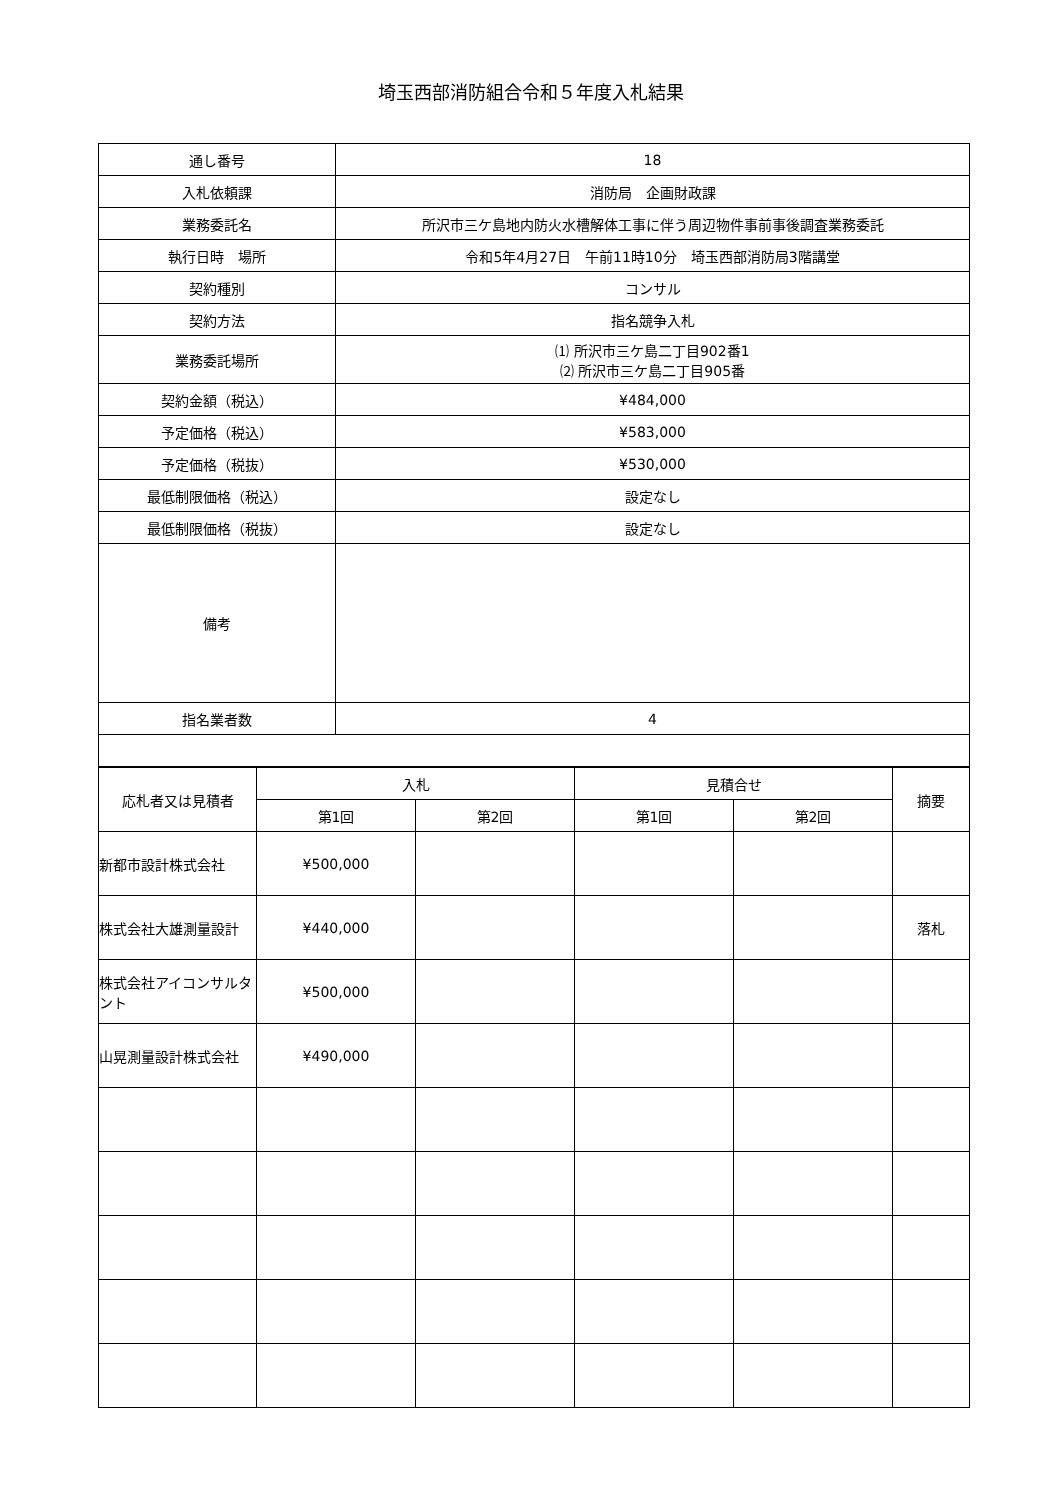埼玉西部消防組合令和５年度入札結果
| 通し番号 | 18 |
| 入札依頼課 | 消防局 企画財政課 |
| 業務委託名 | 所沢市三ケ島地内防火水槽解体工事に伴う周辺物件事前事後調査業務委託 |
| 執行日時 場所 | 令和5年4月27日 午前11時10分 埼玉西部消防局3階講堂 |
| 契約種別 | コンサル |
| 契約方法 | 指名競争入札 |
| 業務委託場所 | ⑴ 所沢市三ケ島二丁目902番1 ⑵ 所沢市三ケ島二丁目905番 |
| 契約金額（税込） | ¥484,000 |
| 予定価格（税込） | ¥583,000 |
| 予定価格（税抜） | ¥530,000 |
| 最低制限価格（税込） | 設定なし |
| 最低制限価格（税抜） | 設定なし |
| 備考 | |
| 指名業者数 | 4 |
| 応札者又は見積者 | 入札 | | 見積合せ | | 摘要 |
| --- | --- | --- | --- | --- | --- |
| | 第1回 | 第2回 | 第1回 | 第2回 | |
| 新都市設計株式会社 | ¥500,000 | | | | |
| 株式会社大雄測量設計 | ¥440,000 | | | | 落札 |
| 株式会社アイコンサルタント | ¥500,000 | | | | |
| 山晃測量設計株式会社 | ¥490,000 | | | | |